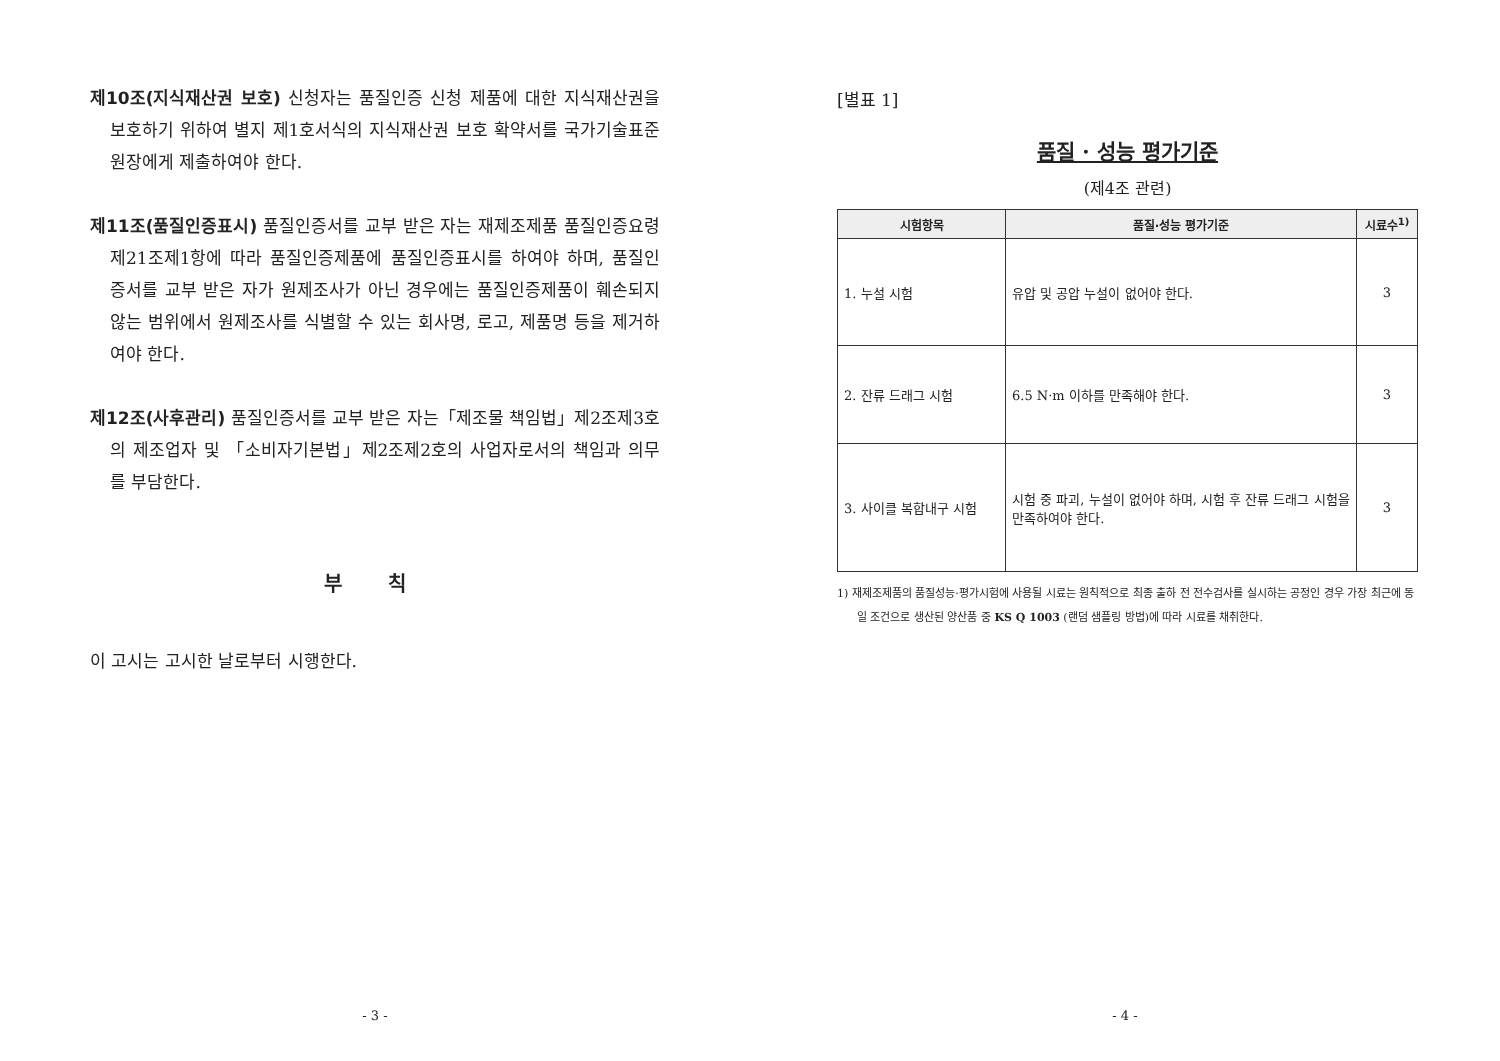제10조(지식재산권 보호) 신청자는 품질인증 신청 제품에 대한 지식재산권을 보호하기 위하여 별지 제1호서식의 지식재산권 보호 확약서를 국가기술표준원장에게 제출하여야 한다.
제11조(품질인증표시) 품질인증서를 교부 받은 자는 재제조제품 품질인증요령 제21조제1항에 따라 품질인증제품에 품질인증표시를 하여야 하며, 품질인증서를 교부 받은 자가 원제조사가 아닌 경우에는 품질인증제품이 훼손되지 않는 범위에서 원제조사를 식별할 수 있는 회사명, 로고, 제품명 등을 제거하여야 한다.
제12조(사후관리) 품질인증서를 교부 받은 자는「제조물 책임법」제2조제3호의 제조업자 및 「소비자기본법」제2조제2호의 사업자로서의 책임과 의무를 부담한다.
부 칙
이 고시는 고시한 날로부터 시행한다.
- 3 -
[별표 1]
품질 · 성능 평가기준
(제4조 관련)
| 시험항목 | 품질·성능 평가기준 | 시료수<sup>1)</sup> |
| --- | --- | --- |
| 1. 누설 시험 | 유압 및 공압 누설이 없어야 한다. | 3 |
| 2. 잔류 드래그 시험 | 6.5 N·m 이하를 만족해야 한다. | 3 |
| 3. 사이클 복합내구 시험 | 시험 중 파괴, 누설이 없어야 하며, 시험 후 잔류 드래그 시험을 만족하여야 한다. | 3 |
1) 재제조제품의 품질성능·평가시험에 사용될 시료는 원칙적으로 최종 출하 전 전수검사를 실시하는 공정인 경우 가장 최근에 동일 조건으로 생산된 양산품 중 KS Q 1003 (랜덤 샘플링 방법)에 따라 시료를 채취한다.
- 4 -